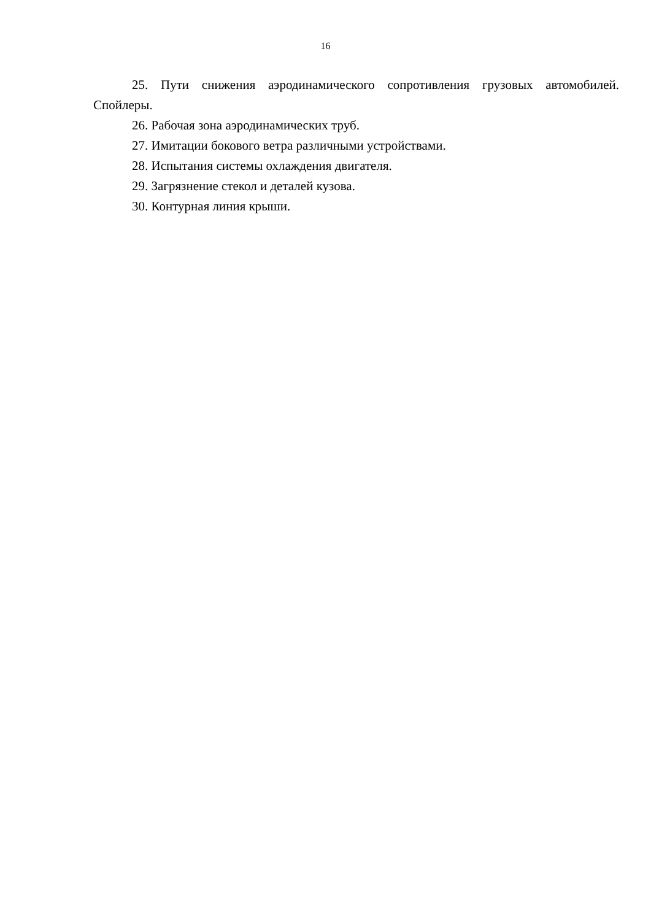16
25. Пути снижения аэродинамического сопротивления грузовых автомобилей. Спойлеры.
26. Рабочая зона аэродинамических труб.
27. Имитации бокового ветра различными устройствами.
28. Испытания системы охлаждения двигателя.
29. Загрязнение стекол и деталей кузова.
30. Контурная линия крыши.